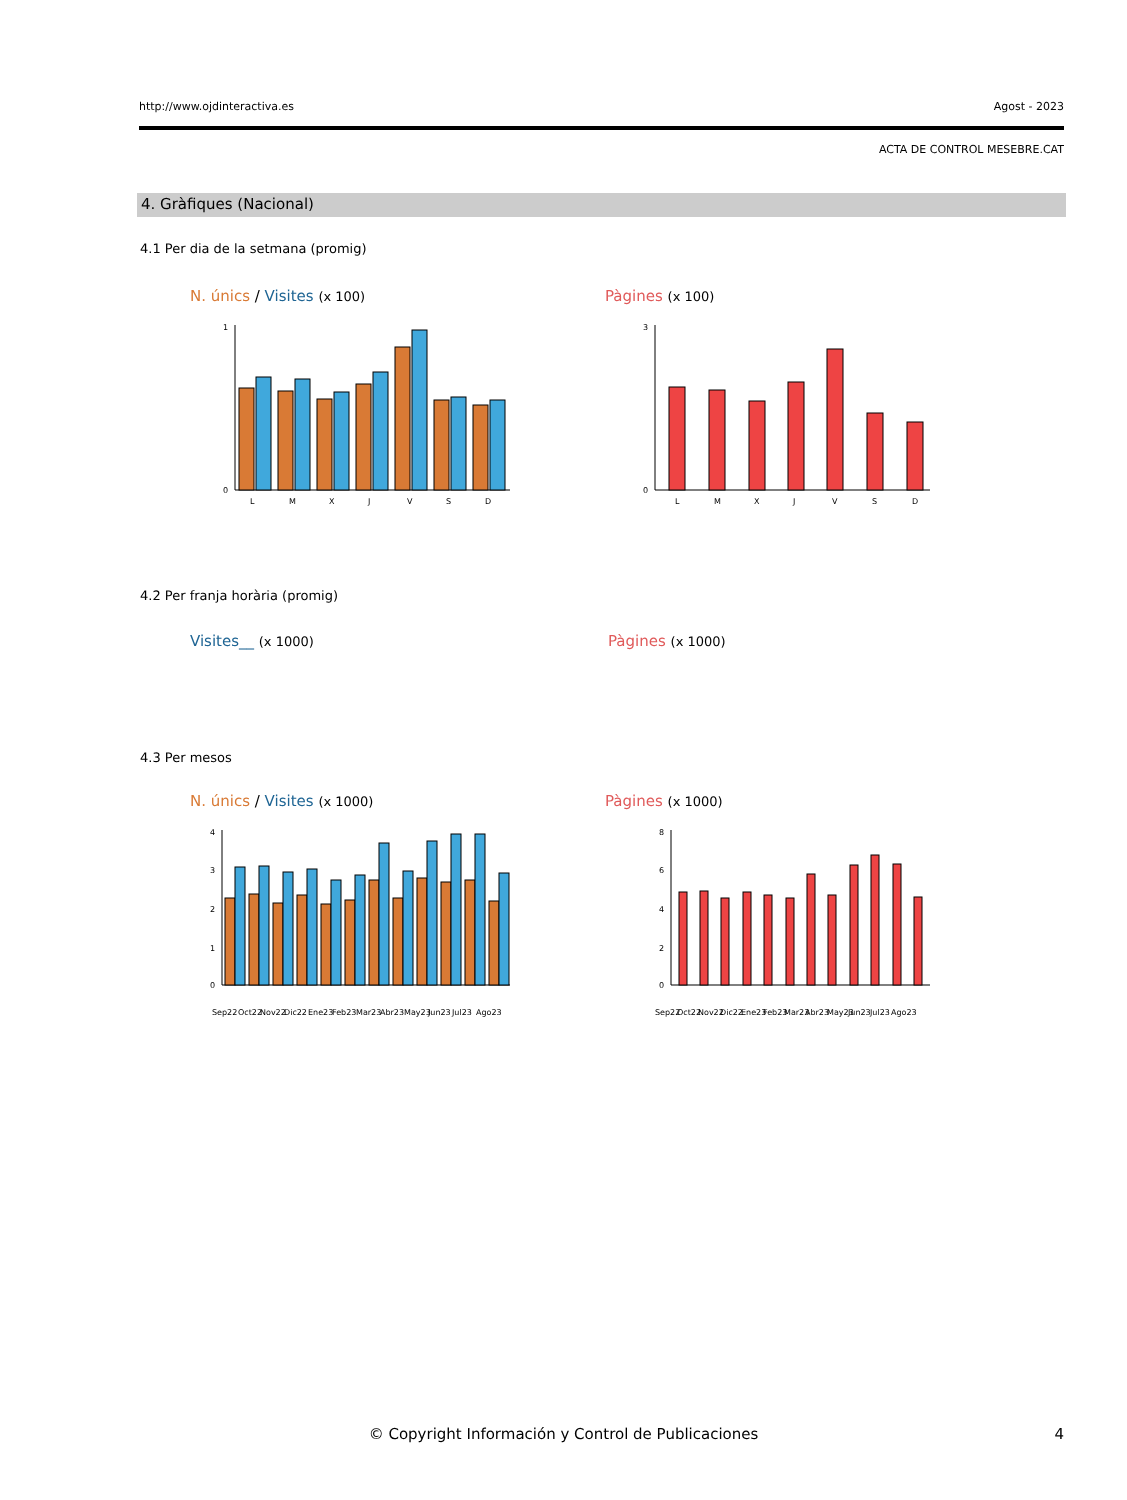http://www.ojdinteractiva.es Agost - 2023
ACTA DE CONTROL MESEBRE.CAT
4. Gràfiques (Nacional)
4.1 Per dia de la setmana (promig)
N. únics / Visites (x 100) Pàgines (x 100)
1
0
L
M
X
J
V
S
D
3
0
L
M
X
J
V
S
D
4.2 Per franja horària (promig)
Visites__ (x 1000) Pàgines (x 1000)
4.3 Per mesos
N. únics / Visites (x 1000) Pàgines (x 1000)
4
3
2
1
0
Sep22
Oct22
Nov22
Dic22
Ene23
Feb23
Mar23
Abr23
May23
Jun23
Jul23
Ago23
8
6
4
2
0
Sep22
Oct22
Nov22
Dic22
Ene23
Feb23
Mar23
Abr23
May23
Jun23
Jul23
Ago23
© Copyright Información y Control de Publicaciones
4